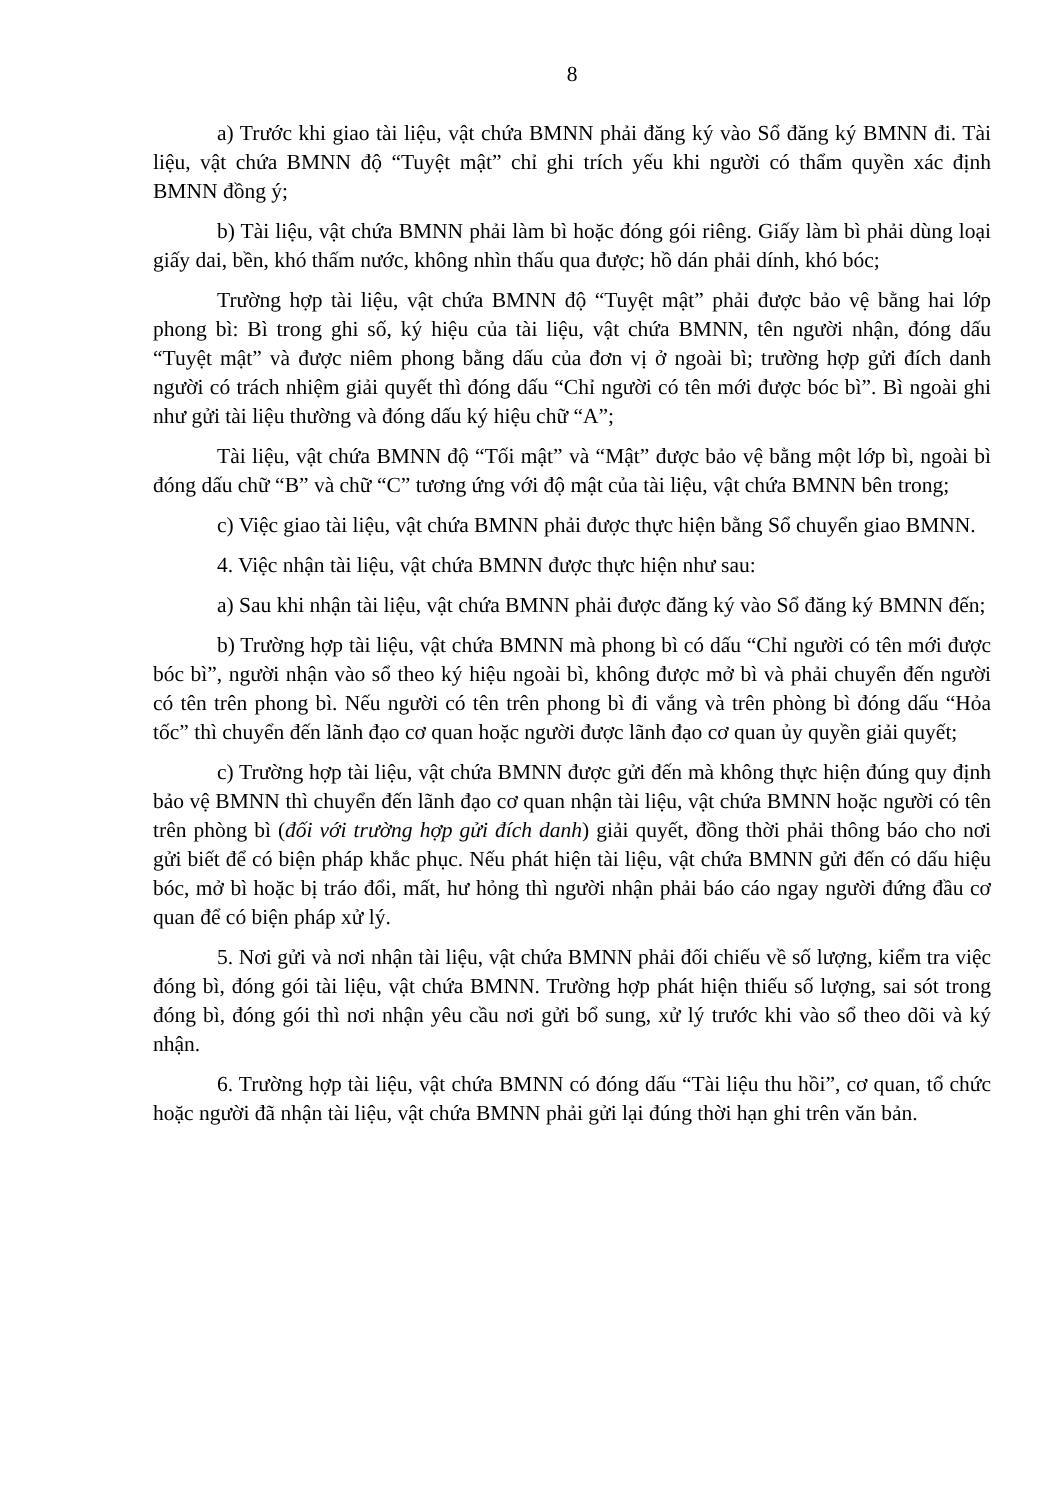8
a) Trước khi giao tài liệu, vật chứa BMNN phải đăng ký vào Sổ đăng ký BMNN đi. Tài liệu, vật chứa BMNN độ “Tuyệt mật” chỉ ghi trích yếu khi người có thẩm quyền xác định BMNN đồng ý;
b) Tài liệu, vật chứa BMNN phải làm bì hoặc đóng gói riêng. Giấy làm bì phải dùng loại giấy dai, bền, khó thấm nước, không nhìn thấu qua được; hồ dán phải dính, khó bóc;
Trường hợp tài liệu, vật chứa BMNN độ “Tuyệt mật” phải được bảo vệ bằng hai lớp phong bì: Bì trong ghi số, ký hiệu của tài liệu, vật chứa BMNN, tên người nhận, đóng dấu “Tuyệt mật” và được niêm phong bằng dấu của đơn vị ở ngoài bì; trường hợp gửi đích danh người có trách nhiệm giải quyết thì đóng dấu “Chỉ người có tên mới được bóc bì”. Bì ngoài ghi như gửi tài liệu thường và đóng dấu ký hiệu chữ “A”;
Tài liệu, vật chứa BMNN độ “Tối mật” và “Mật” được bảo vệ bằng một lớp bì, ngoài bì đóng dấu chữ “B” và chữ “C” tương ứng với độ mật của tài liệu, vật chứa BMNN bên trong;
c) Việc giao tài liệu, vật chứa BMNN phải được thực hiện bằng Sổ chuyển giao BMNN.
4. Việc nhận tài liệu, vật chứa BMNN được thực hiện như sau:
a) Sau khi nhận tài liệu, vật chứa BMNN phải được đăng ký vào Sổ đăng ký BMNN đến;
b) Trường hợp tài liệu, vật chứa BMNN mà phong bì có dấu “Chỉ người có tên mới được bóc bì”, người nhận vào sổ theo ký hiệu ngoài bì, không được mở bì và phải chuyển đến người có tên trên phong bì. Nếu người có tên trên phong bì đi vắng và trên phòng bì đóng dấu “Hỏa tốc” thì chuyển đến lãnh đạo cơ quan hoặc người được lãnh đạo cơ quan ủy quyền giải quyết;
c) Trường hợp tài liệu, vật chứa BMNN được gửi đến mà không thực hiện đúng quy định bảo vệ BMNN thì chuyển đến lãnh đạo cơ quan nhận tài liệu, vật chứa BMNN hoặc người có tên trên phòng bì (đối với trường hợp gửi đích danh) giải quyết, đồng thời phải thông báo cho nơi gửi biết để có biện pháp khắc phục. Nếu phát hiện tài liệu, vật chứa BMNN gửi đến có dấu hiệu bóc, mở bì hoặc bị tráo đổi, mất, hư hỏng thì người nhận phải báo cáo ngay người đứng đầu cơ quan để có biện pháp xử lý.
5. Nơi gửi và nơi nhận tài liệu, vật chứa BMNN phải đối chiếu về số lượng, kiểm tra việc đóng bì, đóng gói tài liệu, vật chứa BMNN. Trường hợp phát hiện thiếu số lượng, sai sót trong đóng bì, đóng gói thì nơi nhận yêu cầu nơi gửi bổ sung, xử lý trước khi vào sổ theo dõi và ký nhận.
6. Trường hợp tài liệu, vật chứa BMNN có đóng dấu “Tài liệu thu hồi”, cơ quan, tổ chức hoặc người đã nhận tài liệu, vật chứa BMNN phải gửi lại đúng thời hạn ghi trên văn bản.